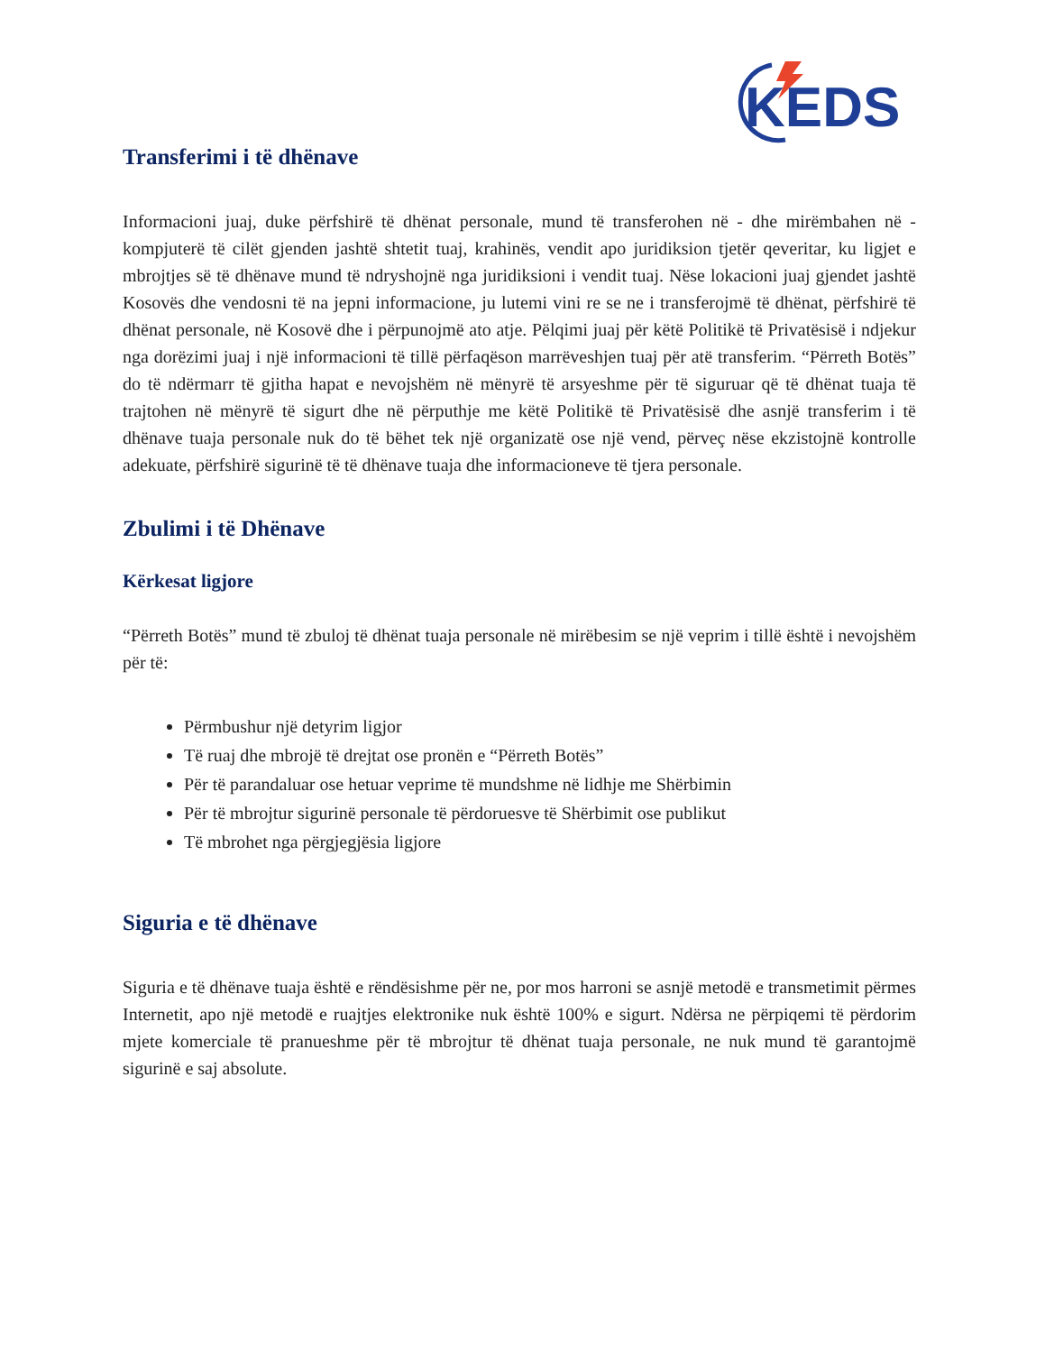KEDS
Transferimi i të dhënave
Informacioni juaj, duke përfshirë të dhënat personale, mund të transferohen në - dhe mirëmbahen në - kompjuterë të cilët gjenden jashtë shtetit tuaj, krahinës, vendit apo juridiksion tjetër qeveritar, ku ligjet e mbrojtjes së të dhënave mund të ndryshojnë nga juridiksioni i vendit tuaj. Nëse lokacioni juaj gjendet jashtë Kosovës dhe vendosni të na jepni informacione, ju lutemi vini re se ne i transferojmë të dhënat, përfshirë të dhënat personale, në Kosovë dhe i përpunojmë ato atje. Pëlqimi juaj për këtë Politikë të Privatësisë i ndjekur nga dorëzimi juaj i një informacioni të tillë përfaqëson marrëveshjen tuaj për atë transferim. “Përreth Botës” do të ndërmarr të gjitha hapat e nevojshëm në mënyrë të arsyeshme për të siguruar që të dhënat tuaja të trajtohen në mënyrë të sigurt dhe në përputhje me këtë Politikë të Privatësisë dhe asnjë transferim i të dhënave tuaja personale nuk do të bëhet tek një organizatë ose një vend, përveç nëse ekzistojnë kontrolle adekuate, përfshirë sigurinë të të dhënave tuaja dhe informacioneve të tjera personale.
Zbulimi i të Dhënave
Kërkesat ligjore
“Përreth Botës” mund të zbuloj të dhënat tuaja personale në mirëbesim se një veprim i tillë është i nevojshëm për të:
Përmbushur një detyrim ligjor
Të ruaj dhe mbrojë të drejtat ose pronën e “Përreth Botës”
Për të parandaluar ose hetuar veprime të mundshme në lidhje me Shërbimin
Për të mbrojtur sigurinë personale të përdoruesve të Shërbimit ose publikut
Të mbrohet nga përgjegjësia ligjore
Siguria e të dhënave
Siguria e të dhënave tuaja është e rëndësishme për ne, por mos harroni se asnjë metodë e transmetimit përmes Internetit, apo një metodë e ruajtjes elektronike nuk është 100% e sigurt. Ndërsa ne përpiqemi të përdorim mjete komerciale të pranueshme për të mbrojtur të dhënat tuaja personale, ne nuk mund të garantojmë sigurinë e saj absolute.